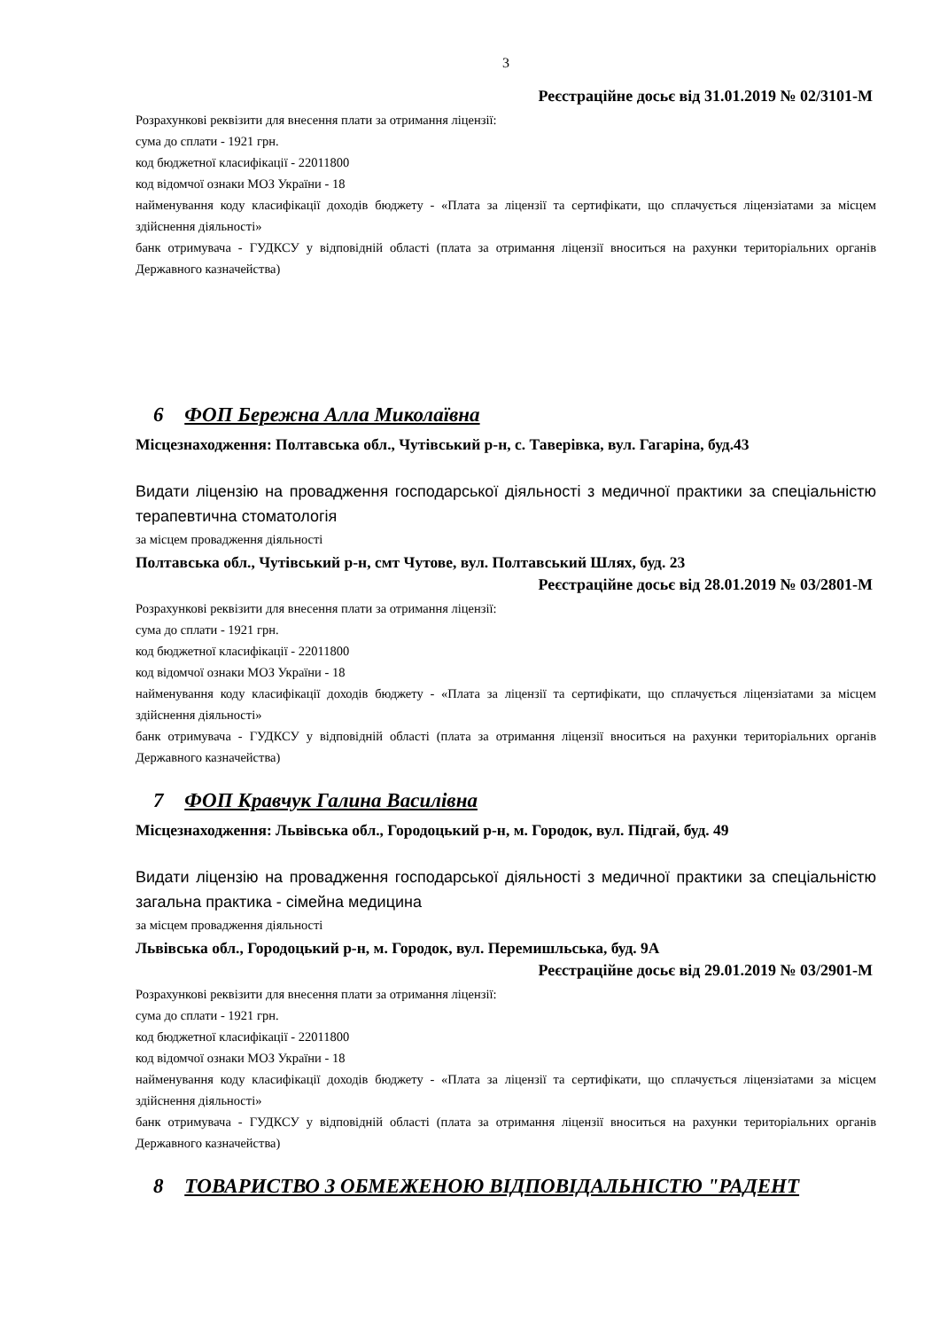3
Реєстраційне досьє від 31.01.2019 № 02/3101-М
Розрахункові реквізити для внесення плати за отримання ліцензії:
сума до сплати - 1921 грн.
код бюджетної класифікації - 22011800
код відомчої ознаки МОЗ України - 18
найменування коду класифікації доходів бюджету - «Плата за ліцензії та сертифікати, що сплачується ліцензіатами за місцем здійснення діяльності»
банк отримувача - ГУДКСУ у відповідній області (плата за отримання ліцензії вноситься на рахунки територіальних органів Державного казначейства)
6 ФОП Бережна Алла Миколаївна
Місцезнаходження: Полтавська обл., Чутівський р-н, с. Таверівка, вул. Гагаріна, буд.43
Видати ліцензію на провадження господарської діяльності з медичної практики за спеціальністю терапевтична стоматологія
за місцем провадження діяльності
Полтавська обл., Чутівський р-н, смт Чутове, вул. Полтавський Шлях, буд. 23
Реєстраційне досьє від 28.01.2019 № 03/2801-М
Розрахункові реквізити для внесення плати за отримання ліцензії:
сума до сплати - 1921 грн.
код бюджетної класифікації - 22011800
код відомчої ознаки МОЗ України - 18
найменування коду класифікації доходів бюджету - «Плата за ліцензії та сертифікати, що сплачується ліцензіатами за місцем здійснення діяльності»
банк отримувача - ГУДКСУ у відповідній області (плата за отримання ліцензії вноситься на рахунки територіальних органів Державного казначейства)
7 ФОП Кравчук Галина Василівна
Місцезнаходження: Львівська обл., Городоцький р-н, м. Городок, вул. Підгай, буд. 49
Видати ліцензію на провадження господарської діяльності з медичної практики за спеціальністю загальна практика - сімейна медицина
за місцем провадження діяльності
Львівська обл., Городоцький р-н, м. Городок, вул. Перемишльська, буд. 9А
Реєстраційне досьє від 29.01.2019 № 03/2901-М
Розрахункові реквізити для внесення плати за отримання ліцензії:
сума до сплати - 1921 грн.
код бюджетної класифікації - 22011800
код відомчої ознаки МОЗ України - 18
найменування коду класифікації доходів бюджету - «Плата за ліцензії та сертифікати, що сплачується ліцензіатами за місцем здійснення діяльності»
банк отримувача - ГУДКСУ у відповідній області (плата за отримання ліцензії вноситься на рахунки територіальних органів Державного казначейства)
8 ТОВАРИСТВО З ОБМЕЖЕНОЮ ВІДПОВІДАЛЬНІСТЮ "РАДЕНТ